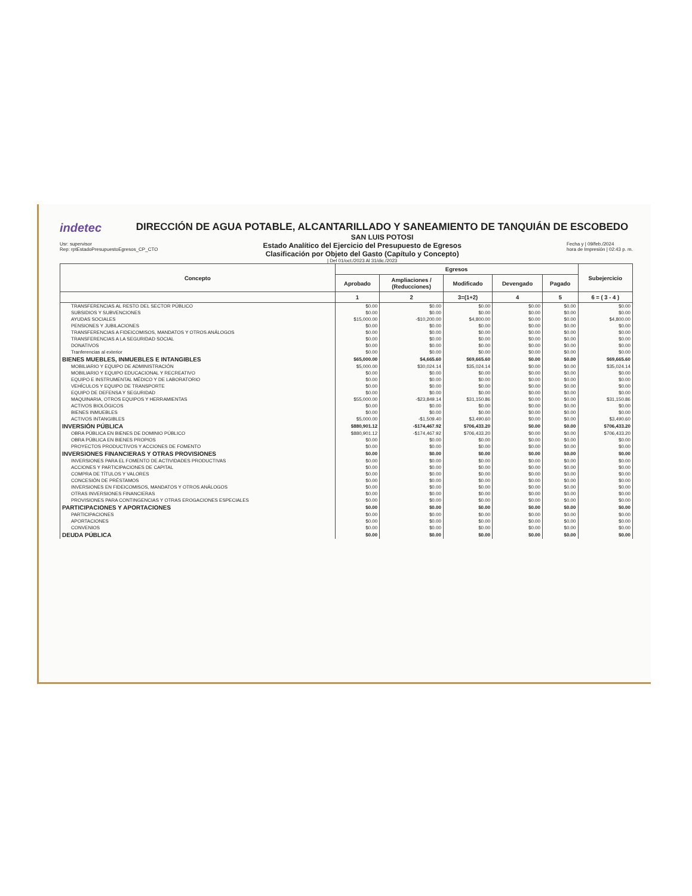indetec
DIRECCIÓN DE AGUA POTABLE, ALCANTARILLADO Y SANEAMIENTO DE TANQUIÁN DE ESCOBEDO
SAN LUIS POTOSI
Usr: supervisor
Rep: rptEstadoPresupuestoEgresos_CP_CTO
Estado Analítico del Ejercicio del Presupuesto de Egresos
Clasificación por Objeto del Gasto (Capítulo y Concepto)
| Del 01/oct./2023 Al 31/dic./2023
Fecha y | 09/feb./2024
hora de Impresión | 02:43 p. m.
| Concepto | Egresos | | | | | Subejercicio |
| --- | --- | --- | --- | --- | --- | --- |
| | Aprobado | Ampliaciones / (Reducciones) | Modificado | Devengado | Pagado | |
| | 1 | 2 | 3=(1+2) | 4 | 5 | 6 = ( 3 - 4 ) |
| TRANSFERENCIAS AL RESTO DEL SECTOR PÚBLICO | $0.00 | $0.00 | $0.00 | $0.00 | $0.00 | $0.00 |
| SUBSIDIOS Y SUBVENCIONES | $0.00 | $0.00 | $0.00 | $0.00 | $0.00 | $0.00 |
| AYUDAS SOCIALES | $15,000.00 | -$10,200.00 | $4,800.00 | $0.00 | $0.00 | $4,800.00 |
| PENSIONES Y JUBILACIONES | $0.00 | $0.00 | $0.00 | $0.00 | $0.00 | $0.00 |
| TRANSFERENCIAS A FIDEICOMISOS, MANDATOS Y OTROS ANÁLOGOS | $0.00 | $0.00 | $0.00 | $0.00 | $0.00 | $0.00 |
| TRANSFERENCIAS A LA SEGURIDAD SOCIAL | $0.00 | $0.00 | $0.00 | $0.00 | $0.00 | $0.00 |
| DONATIVOS | $0.00 | $0.00 | $0.00 | $0.00 | $0.00 | $0.00 |
| Tranferencias al exterior | $0.00 | $0.00 | $0.00 | $0.00 | $0.00 | $0.00 |
| BIENES MUEBLES, INMUEBLES E INTANGIBLES | $65,000.00 | $4,665.60 | $69,665.60 | $0.00 | $0.00 | $69,665.60 |
| MOBILIARIO Y EQUIPO DE ADMINISTRACIÓN | $5,000.00 | $30,024.14 | $35,024.14 | $0.00 | $0.00 | $35,024.14 |
| MOBILIARIO Y EQUIPO EDUCACIONAL Y RECREATIVO | $0.00 | $0.00 | $0.00 | $0.00 | $0.00 | $0.00 |
| EQUIPO E INSTRUMENTAL MÉDICO Y DE LABORATORIO | $0.00 | $0.00 | $0.00 | $0.00 | $0.00 | $0.00 |
| VEHÍCULOS Y EQUIPO DE TRANSPORTE | $0.00 | $0.00 | $0.00 | $0.00 | $0.00 | $0.00 |
| EQUIPO DE DEFENSA Y SEGURIDAD | $0.00 | $0.00 | $0.00 | $0.00 | $0.00 | $0.00 |
| MAQUINARIA, OTROS EQUIPOS Y HERRAMIENTAS | $55,000.00 | -$23,849.14 | $31,150.86 | $0.00 | $0.00 | $31,150.86 |
| ACTIVOS BIOLÓGICOS | $0.00 | $0.00 | $0.00 | $0.00 | $0.00 | $0.00 |
| BIENES INMUEBLES | $0.00 | $0.00 | $0.00 | $0.00 | $0.00 | $0.00 |
| ACTIVOS INTANGIBLES | $5,000.00 | -$1,509.40 | $3,490.60 | $0.00 | $0.00 | $3,490.60 |
| INVERSIÓN PÚBLICA | $880,901.12 | -$174,467.92 | $706,433.20 | $0.00 | $0.00 | $706,433.20 |
| OBRA PÚBLICA EN BIENES DE DOMINIO PÚBLICO | $880,901.12 | -$174,467.92 | $706,433.20 | $0.00 | $0.00 | $706,433.20 |
| OBRA PÚBLICA EN BIENES PROPIOS | $0.00 | $0.00 | $0.00 | $0.00 | $0.00 | $0.00 |
| PROYECTOS PRODUCTIVOS Y ACCIONES DE FOMENTO | $0.00 | $0.00 | $0.00 | $0.00 | $0.00 | $0.00 |
| INVERSIONES FINANCIERAS Y OTRAS PROVISIONES | $0.00 | $0.00 | $0.00 | $0.00 | $0.00 | $0.00 |
| INVERSIONES PARA EL FOMENTO DE ACTIVIDADES PRODUCTIVAS | $0.00 | $0.00 | $0.00 | $0.00 | $0.00 | $0.00 |
| ACCIONES Y PARTICIPACIONES DE CAPITAL | $0.00 | $0.00 | $0.00 | $0.00 | $0.00 | $0.00 |
| COMPRA DE TÍTULOS Y VALORES | $0.00 | $0.00 | $0.00 | $0.00 | $0.00 | $0.00 |
| CONCESIÓN DE PRÉSTAMOS | $0.00 | $0.00 | $0.00 | $0.00 | $0.00 | $0.00 |
| INVERSIONES EN FIDEICOMISOS, MANDATOS Y OTROS ANÁLOGOS | $0.00 | $0.00 | $0.00 | $0.00 | $0.00 | $0.00 |
| OTRAS INVERSIONES FINANCIERAS | $0.00 | $0.00 | $0.00 | $0.00 | $0.00 | $0.00 |
| PROVISIONES PARA CONTINGENCIAS Y OTRAS EROGACIONES ESPECIALES | $0.00 | $0.00 | $0.00 | $0.00 | $0.00 | $0.00 |
| PARTICIPACIONES Y APORTACIONES | $0.00 | $0.00 | $0.00 | $0.00 | $0.00 | $0.00 |
| PARTICIPACIONES | $0.00 | $0.00 | $0.00 | $0.00 | $0.00 | $0.00 |
| APORTACIONES | $0.00 | $0.00 | $0.00 | $0.00 | $0.00 | $0.00 |
| CONVENIOS | $0.00 | $0.00 | $0.00 | $0.00 | $0.00 | $0.00 |
| DEUDA PÚBLICA | $0.00 | $0.00 | $0.00 | $0.00 | $0.00 | $0.00 |